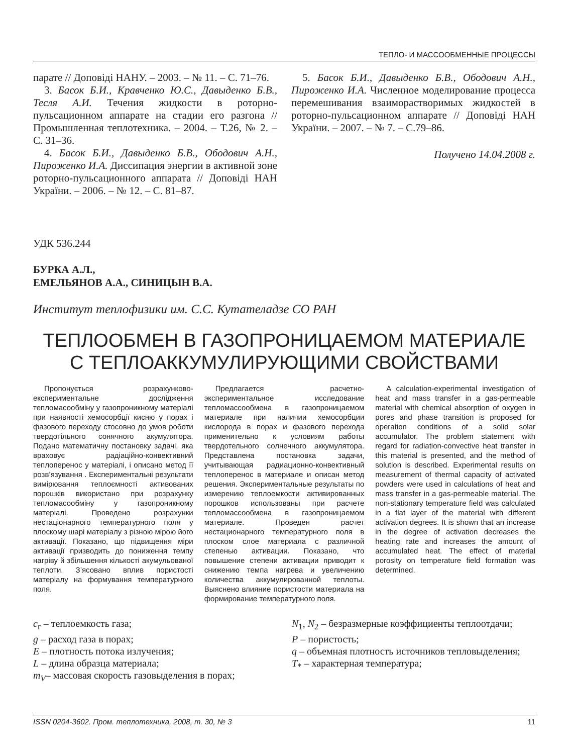ТЕПЛО- И МАССООБМЕННЫЕ ПРОЦЕССЫ
парате // Доповіді НАНУ. – 2003. – № 11. – С. 71–76.
3. Басок Б.И., Кравченко Ю.С., Давыденко Б.В., Тесля А.И. Течения жидкости в роторно-пульсационном аппарате на стадии его разгона // Промышленная теплотехника. – 2004. – Т.26, № 2. – С. 31–36.
4. Басок Б.И., Давыденко Б.В., Ободович А.Н., Пироженко И.А. Диссипация энергии в активной зоне роторно-пульсационного аппарата // Доповіді НАН України. – 2006. – № 12. – С. 81–87.
5. Басок Б.И., Давыденко Б.В., Ободович А.Н., Пироженко И.А. Численное моделирование процесса перемешивания взаиморастворимых жидкостей в роторно-пульсационном аппарате // Доповіді НАН України. – 2007. – № 7. – С.79–86.
Получено 14.04.2008 г.
УДК 536.244
БУРКА А.Л.,
ЕМЕЛЬЯНОВ А.А., СИНИЦЫН В.А.
Институт теплофизики им. С.С. Кутателадзе СО РАН
ТЕПЛООБМЕН В ГАЗОПРОНИЦАЕМОМ МАТЕРИАЛЕ
С ТЕПЛОАККУМУЛИРУЮЩИМИ СВОЙСТВАМИ
Пропонується розрахунково-експериментальне дослідження тепломасообміну у газопроникному матеріалі при наявності хемосорбції кисню у порах і фазового переходу стосовно до умов роботи твердотільного сонячного акумулятора. Подано математичну постановку задачі, яка враховує радіаційно-конвективний теплоперенос у матеріалі, і описано метод її розв’язування . Експериментальні результати вимірювання теплоємності активованих порошків використано при розрахунку тепломасообміну у газопроникному матеріалі. Проведено розрахунки нестаціонарного температурного поля у плоскому шарі матеріалу з різною мірою його активації. Показано, що підвищення міри активації призводить до пониження темпу нагріву й збільшення кількості акумульованої теплоти. З’ясовано вплив пористості матеріалу на формування температурного поля.
Предлагается расчетно-экспериментальное исследование тепломассообмена в газопроницаемом материале при наличии хемосорбции кислорода в порах и фазового перехода применительно к условиям работы твердотельного солнечного аккумулятора. Представлена постановка задачи, учитывающая радиационно-конвективный теплоперенос в материале и описан метод решения. Экспериментальные результаты по измерению теплоемкости активированных порошков использованы при расчете тепломассообмена в газопроницаемом материале. Проведен расчет нестационарного температурного поля в плоском слое материала с различной степенью активации. Показано, что повышение степени активации приводит к снижению темпа нагрева и увеличению количества аккумулированной теплоты. Выяснено влияние пористости материала на формирование температурного поля.
A calculation-experimental investigation of heat and mass transfer in a gas-permeable material with chemical absorption of oxygen in pores and phase transition is proposed for operation conditions of a solid solar accumulator. The problem statement with regard for radiation-convective heat transfer in this material is presented, and the method of solution is described. Experimental results on measurement of thermal capacity of activated powders were used in calculations of heat and mass transfer in a gas-permeable material. The non-stationary temperature field was calculated in a flat layer of the material with different activation degrees. It is shown that an increase in the degree of activation decreases the heating rate and increases the amount of accumulated heat. The effect of material porosity on temperature field formation was determined.
c<sub>г</sub> – теплоемкость газа;
g – расход газа в порах;
E – плотность потока излучения;
L – длина образца материала;
m<sub>V</sub>– массовая скорость газовыделения в порах;
N<sub>1</sub>, N<sub>2</sub> – безразмерные коэффициенты теплоотдачи;
P – пористость;
q – объемная плотность источников тепловыделения;
T<sub>*</sub> – характерная температура;
ISSN 0204-3602. Пром. теплотехника, 2008, т. 30, № 3 11